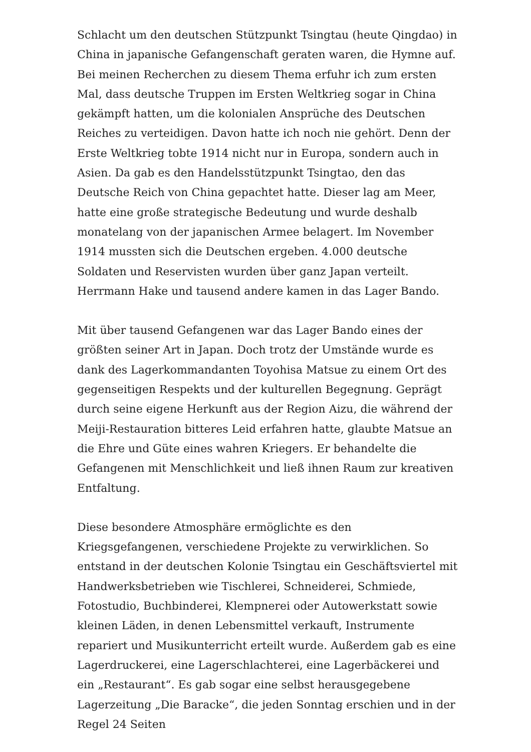Schlacht um den deutschen Stützpunkt Tsingtau (heute Qingdao) in China in japanische Gefangenschaft geraten waren, die Hymne auf. Bei meinen Recherchen zu diesem Thema erfuhr ich zum ersten Mal, dass deutsche Truppen im Ersten Weltkrieg sogar in China gekämpft hatten, um die kolonialen Ansprüche des Deutschen Reiches zu verteidigen. Davon hatte ich noch nie gehört. Denn der Erste Weltkrieg tobte 1914 nicht nur in Europa, sondern auch in Asien. Da gab es den Handelsstützpunkt Tsingtao, den das Deutsche Reich von China gepachtet hatte. Dieser lag am Meer, hatte eine große strategische Bedeutung und wurde deshalb monatelang von der japanischen Armee belagert. Im November 1914 mussten sich die Deutschen ergeben. 4.000 deutsche Soldaten und Reservisten wurden über ganz Japan verteilt. Herrmann Hake und tausend andere kamen in das Lager Bando.
Mit über tausend Gefangenen war das Lager Bando eines der größten seiner Art in Japan. Doch trotz der Umstände wurde es dank des Lagerkommandanten Toyohisa Matsue zu einem Ort des gegenseitigen Respekts und der kulturellen Begegnung. Geprägt durch seine eigene Herkunft aus der Region Aizu, die während der Meiji-Restauration bitteres Leid erfahren hatte, glaubte Matsue an die Ehre und Güte eines wahren Kriegers. Er behandelte die Gefangenen mit Menschlichkeit und ließ ihnen Raum zur kreativen Entfaltung.
Diese besondere Atmosphäre ermöglichte es den Kriegsgefangenen, verschiedene Projekte zu verwirklichen. So entstand in der deutschen Kolonie Tsingtau ein Geschäftsviertel mit Handwerksbetrieben wie Tischlerei, Schneiderei, Schmiede, Fotostudio, Buchbinderei, Klempnerei oder Autowerkstatt sowie kleinen Läden, in denen Lebensmittel verkauft, Instrumente repariert und Musikunterricht erteilt wurde. Außerdem gab es eine Lagerdruckerei, eine Lagerschlachterei, eine Lagerbäckerei und ein „Restaurant“. Es gab sogar eine selbst herausgegebene Lagerzeitung „Die Baracke“, die jeden Sonntag erschien und in der Regel 24 Seiten